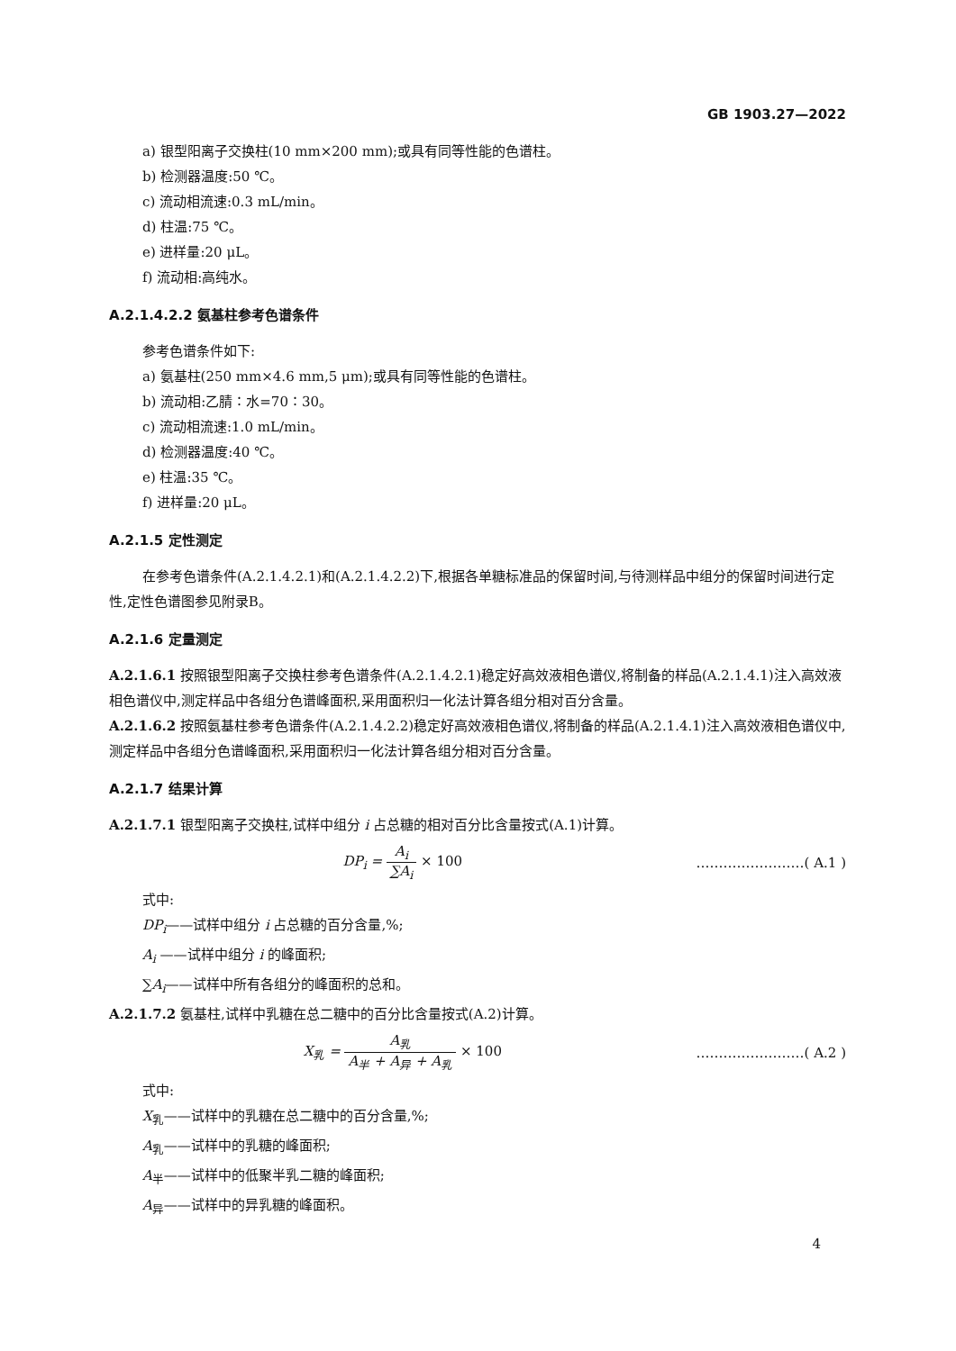GB 1903.27—2022
a) 银型阳离子交换柱(10 mm×200 mm);或具有同等性能的色谱柱。
b) 检测器温度:50 ℃。
c) 流动相流速:0.3 mL/min。
d) 柱温:75 ℃。
e) 进样量:20 μL。
f) 流动相:高纯水。
A.2.1.4.2.2 氨基柱参考色谱条件
参考色谱条件如下:
a) 氨基柱(250 mm×4.6 mm,5 μm);或具有同等性能的色谱柱。
b) 流动相:乙腈∶水=70∶30。
c) 流动相流速:1.0 mL/min。
d) 检测器温度:40 ℃。
e) 柱温:35 ℃。
f) 进样量:20 μL。
A.2.1.5 定性测定
在参考色谱条件(A.2.1.4.2.1)和(A.2.1.4.2.2)下,根据各单糖标准品的保留时间,与待测样品中组分的保留时间进行定性,定性色谱图参见附录B。
A.2.1.6 定量测定
A.2.1.6.1 按照银型阳离子交换柱参考色谱条件(A.2.1.4.2.1)稳定好高效液相色谱仪,将制备的样品(A.2.1.4.1)注入高效液相色谱仪中,测定样品中各组分色谱峰面积,采用面积归一化法计算各组分相对百分含量。
A.2.1.6.2 按照氨基柱参考色谱条件(A.2.1.4.2.2)稳定好高效液相色谱仪,将制备的样品(A.2.1.4.1)注入高效液相色谱仪中,测定样品中各组分色谱峰面积,采用面积归一化法计算各组分相对百分含量。
A.2.1.7 结果计算
A.2.1.7.1 银型阳离子交换柱,试样中组分 i 占总糖的相对百分比含量按式(A.1)计算。
DP<sub>i</sub> = A<sub>i</sub> ∑A<sub>i</sub> × 100 ……………………( A.1 )
式中:
DP<sub>i</sub>——试样中组分 i 占总糖的百分含量,%;
A<sub>i</sub> ——试样中组分 i 的峰面积;
∑A<sub>i</sub>——试样中所有各组分的峰面积的总和。
A.2.1.7.2 氨基柱,试样中乳糖在总二糖中的百分比含量按式(A.2)计算。
X<sub>乳</sub> = A<sub>乳</sub> A<sub>半</sub> + A<sub>异</sub> + A<sub>乳</sub> × 100 ……………………( A.2 )
式中:
X<sub>乳</sub>——试样中的乳糖在总二糖中的百分含量,%;
A<sub>乳</sub>——试样中的乳糖的峰面积;
A<sub>半</sub>——试样中的低聚半乳二糖的峰面积;
A<sub>异</sub>——试样中的异乳糖的峰面积。
4